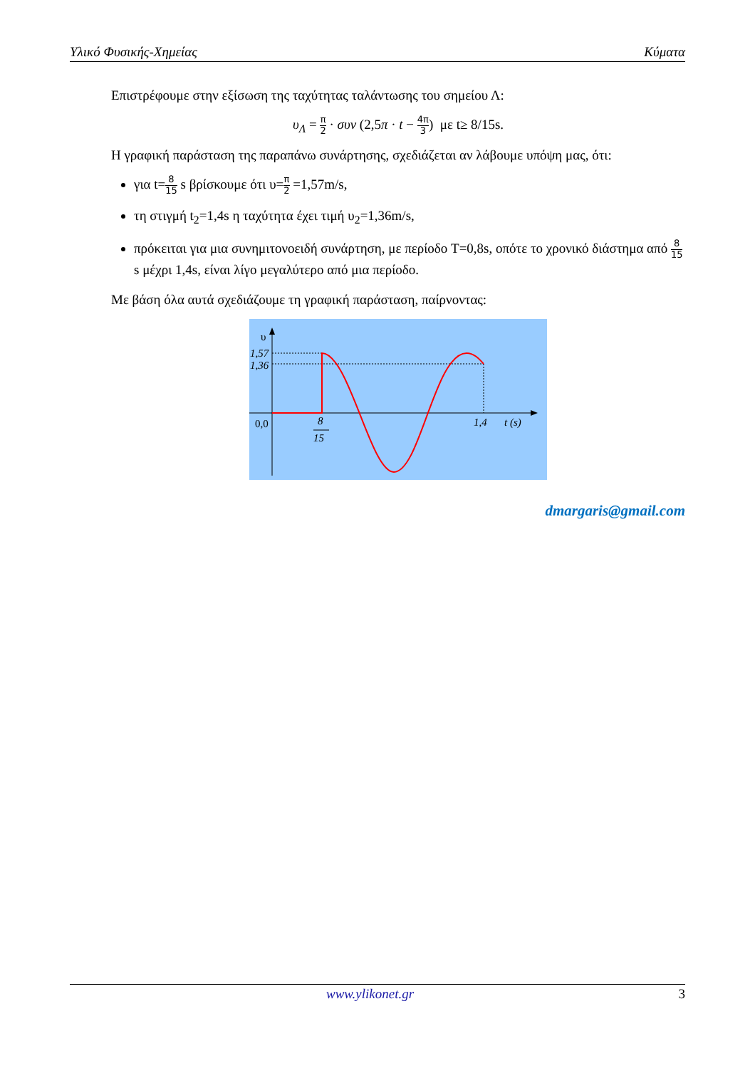Υλικό Φυσικής-Χημείας Κύματα
Επιστρέφουμε στην εξίσωση της ταχύτητας ταλάντωσης του σημείου Λ:
υ<sub>Λ</sub> = π 2 · συν (2,5π · t − 4π 3) με t≥ 8/15s.
Η γραφική παράσταση της παραπάνω συνάρτησης, σχεδιάζεται αν λάβουμε υπόψη μας, ότι:
για t=8 15 s βρίσκουμε ότι υ=π 2 =1,57m/s,
τη στιγμή t<sub>2</sub>=1,4s η ταχύτητα έχει τιμή υ<sub>2</sub>=1,36m/s,
πρόκειται για μια συνημιτονοειδή συνάρτηση, με περίοδο T=0,8s, οπότε το χρονικό διάστημα από 8 15 s μέχρι 1,4s, είναι λίγο μεγαλύτερο από μια περίοδο.
Με βάση όλα αυτά σχεδιάζουμε τη γραφική παράσταση, παίρνοντας:
υ
1,57
1,36
0,0
8
15
1,4
t (s)
dmargaris@gmail.com
www.ylikonet.gr 3